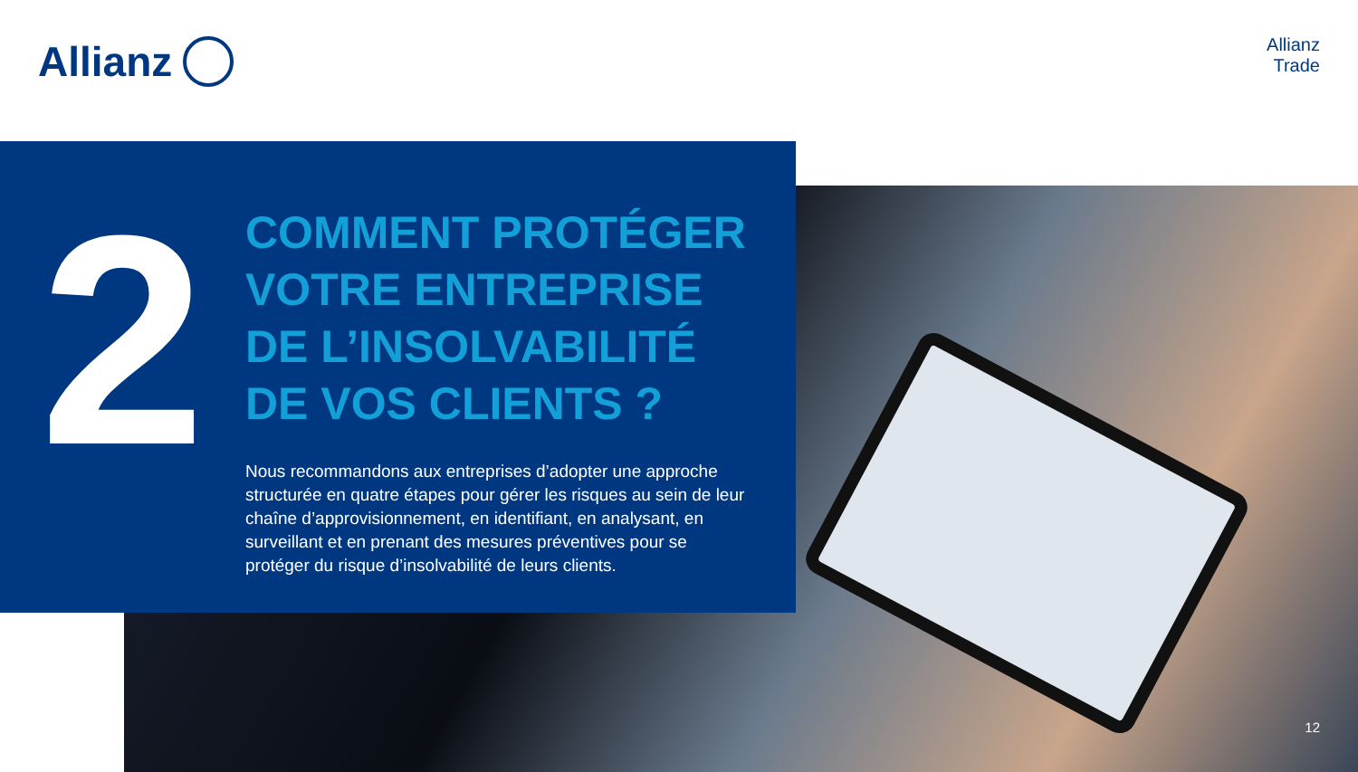Allianz
Allianz
Trade
2
COMMENT PROTÉGER
VOTRE ENTREPRISE
DE L’INSOLVABILITÉ
DE VOS CLIENTS ?
Nous recommandons aux entreprises d’adopter une approche structurée en quatre étapes pour gérer les risques au sein de leur chaîne d’approvisionnement, en identifiant, en analysant, en surveillant et en prenant des mesures préventives pour se protéger du risque d’insolvabilité de leurs clients.
12